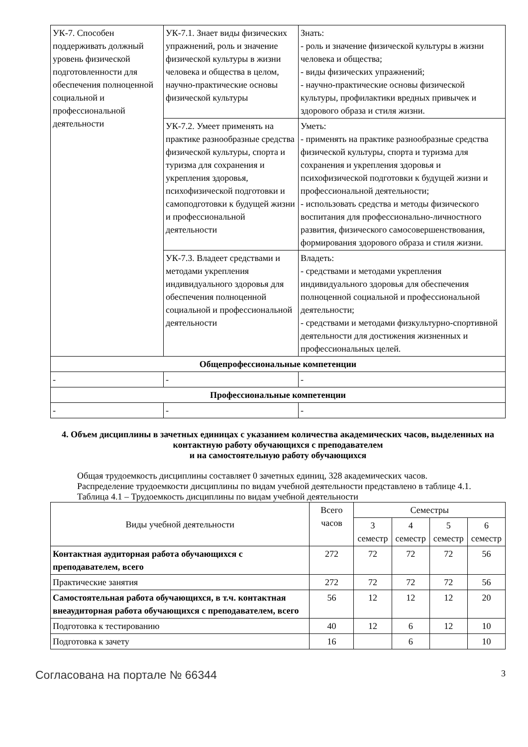| УК-7. Способен поддерживать должный уровень физической подготовленности для обеспечения полноценной социальной и профессиональной деятельности | УК-7.1. Знает виды физических упражнений, роль и значение физической культуры в жизни человека и общества в целом, научно-практические основы физической культуры | Знать: - роль и значение физической культуры в жизни человека и общества; - виды физических упражнений; - научно-практические основы физической культуры, профилактики вредных привычек и здорового образа и стиля жизни. |
| | УК-7.2. Умеет применять на практике разнообразные средства физической культуры, спорта и туризма для сохранения и укрепления здоровья, психофизической подготовки и самоподготовки к будущей жизни и профессиональной деятельности | Уметь: - применять на практике разнообразные средства физической культуры, спорта и туризма для сохранения и укрепления здоровья и психофизической подготовки к будущей жизни и профессиональной деятельности; - использовать средства и методы физического воспитания для профессионально-личностного развития, физического самосовершенствования, формирования здорового образа и стиля жизни. |
| | УК-7.3. Владеет средствами и методами укрепления индивидуального здоровья для обеспечения полноценной социальной и профессиональной деятельности | Владеть: - средствами и методами укрепления индивидуального здоровья для обеспечения полноценной социальной и профессиональной деятельности; - средствами и методами физкультурно-спортивной деятельности для достижения жизненных и профессиональных целей. |
| Общепрофессиональные компетенции | | |
| - | - | - |
| Профессиональные компетенции | | |
| - | - | - |
4. Объем дисциплины в зачетных единицах с указанием количества академических часов, выделенных на контактную работу обучающихся с преподавателем
и на самостоятельную работу обучающихся
Общая трудоемкость дисциплины составляет 0 зачетных единиц, 328 академических часов.
Распределение трудоемкости дисциплины по видам учебной деятельности представлено в таблице 4.1.
Таблица 4.1 – Трудоемкость дисциплины по видам учебной деятельности
| Виды учебной деятельности | Всего часов | Семестры | | | |
| --- | --- | --- | --- | --- | --- |
| | | 3 семестр | 4 семестр | 5 семестр | 6 семестр |
| Контактная аудиторная работа обучающихся с преподавателем, всего | 272 | 72 | 72 | 72 | 56 |
| Практические занятия | 272 | 72 | 72 | 72 | 56 |
| Самостоятельная работа обучающихся, в т.ч. контактная внеаудиторная работа обучающихся с преподавателем, всего | 56 | 12 | 12 | 12 | 20 |
| Подготовка к тестированию | 40 | 12 | 6 | 12 | 10 |
| Подготовка к зачету | 16 | | 6 | | 10 |
Согласована на портале № 66344 3